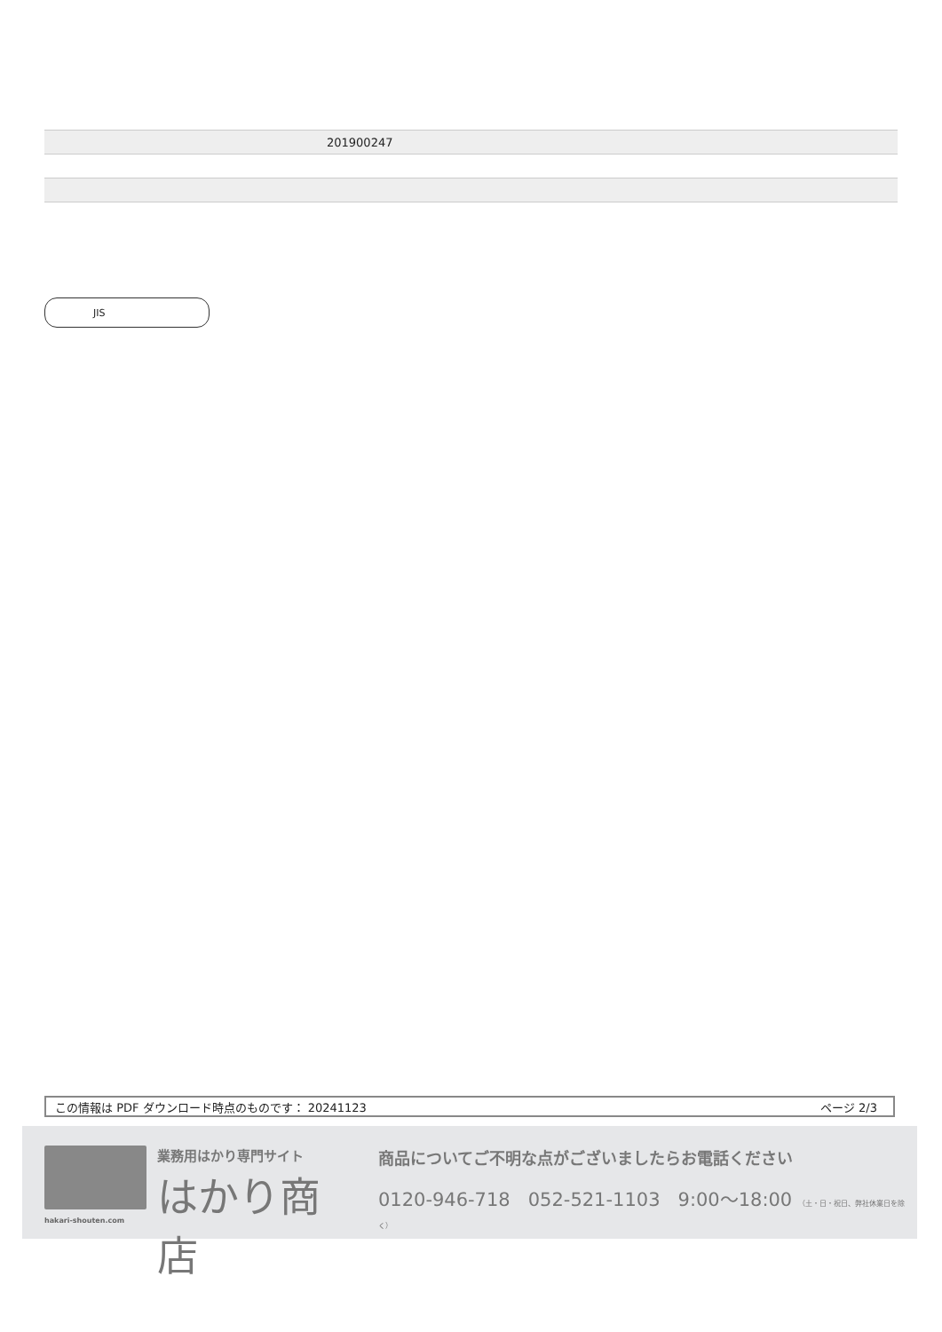| | 201900247 |
JIS
この情報は PDF ダウンロード時点のものです： 20241123 ページ 2/3
hakari-shouten.com
業務用はかり専門サイト
はかり商店
商品についてご不明な点がございましたらお電話ください
0120-946-718 052-521-1103 9:00〜18:00 （土・日・祝日、弊社休業日を除く）